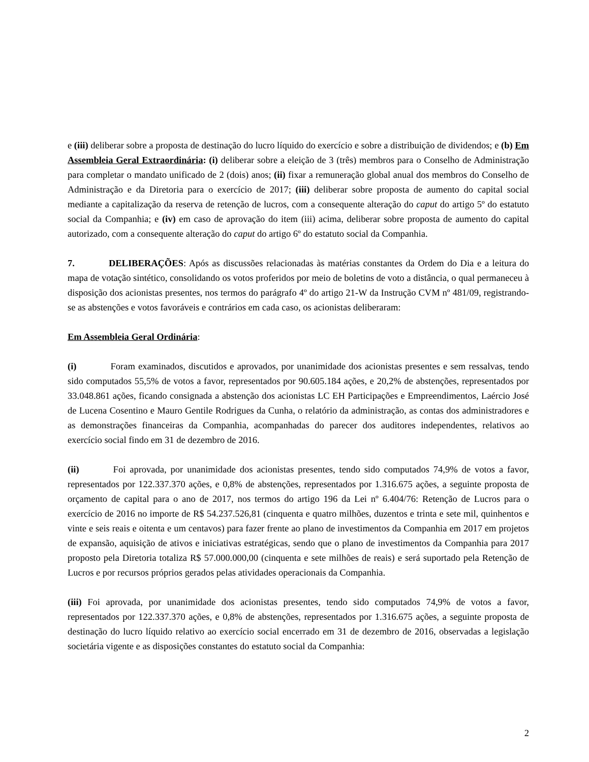e (iii) deliberar sobre a proposta de destinação do lucro líquido do exercício e sobre a distribuição de dividendos; e (b) Em Assembleia Geral Extraordinária: (i) deliberar sobre a eleição de 3 (três) membros para o Conselho de Administração para completar o mandato unificado de 2 (dois) anos; (ii) fixar a remuneração global anual dos membros do Conselho de Administração e da Diretoria para o exercício de 2017; (iii) deliberar sobre proposta de aumento do capital social mediante a capitalização da reserva de retenção de lucros, com a consequente alteração do caput do artigo 5º do estatuto social da Companhia; e (iv) em caso de aprovação do item (iii) acima, deliberar sobre proposta de aumento do capital autorizado, com a consequente alteração do caput do artigo 6º do estatuto social da Companhia.
7. DELIBERAÇÕES: Após as discussões relacionadas às matérias constantes da Ordem do Dia e a leitura do mapa de votação sintético, consolidando os votos proferidos por meio de boletins de voto a distância, o qual permaneceu à disposição dos acionistas presentes, nos termos do parágrafo 4º do artigo 21-W da Instrução CVM nº 481/09, registrando-se as abstenções e votos favoráveis e contrários em cada caso, os acionistas deliberaram:
Em Assembleia Geral Ordinária:
(i) Foram examinados, discutidos e aprovados, por unanimidade dos acionistas presentes e sem ressalvas, tendo sido computados 55,5% de votos a favor, representados por 90.605.184 ações, e 20,2% de abstenções, representados por 33.048.861 ações, ficando consignada a abstenção dos acionistas LC EH Participações e Empreendimentos, Laércio José de Lucena Cosentino e Mauro Gentile Rodrigues da Cunha, o relatório da administração, as contas dos administradores e as demonstrações financeiras da Companhia, acompanhadas do parecer dos auditores independentes, relativos ao exercício social findo em 31 de dezembro de 2016.
(ii) Foi aprovada, por unanimidade dos acionistas presentes, tendo sido computados 74,9% de votos a favor, representados por 122.337.370 ações, e 0,8% de abstenções, representados por 1.316.675 ações, a seguinte proposta de orçamento de capital para o ano de 2017, nos termos do artigo 196 da Lei nº 6.404/76: Retenção de Lucros para o exercício de 2016 no importe de R$ 54.237.526,81 (cinquenta e quatro milhões, duzentos e trinta e sete mil, quinhentos e vinte e seis reais e oitenta e um centavos) para fazer frente ao plano de investimentos da Companhia em 2017 em projetos de expansão, aquisição de ativos e iniciativas estratégicas, sendo que o plano de investimentos da Companhia para 2017 proposto pela Diretoria totaliza R$ 57.000.000,00 (cinquenta e sete milhões de reais) e será suportado pela Retenção de Lucros e por recursos próprios gerados pelas atividades operacionais da Companhia.
(iii) Foi aprovada, por unanimidade dos acionistas presentes, tendo sido computados 74,9% de votos a favor, representados por 122.337.370 ações, e 0,8% de abstenções, representados por 1.316.675 ações, a seguinte proposta de destinação do lucro líquido relativo ao exercício social encerrado em 31 de dezembro de 2016, observadas a legislação societária vigente e as disposições constantes do estatuto social da Companhia:
2